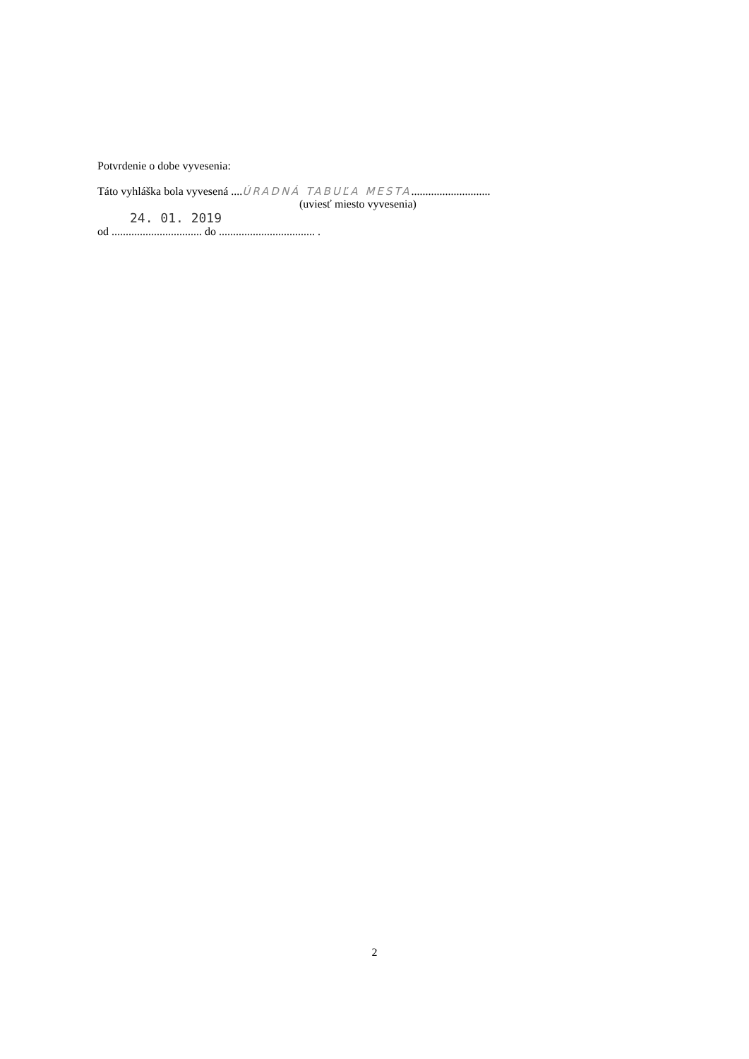Potvrdenie o dobe vyvesenia:
Táto vyhláška bola vyvesená ....ÚRADNÁ TABUĽA MESTA............................
(uviesť miesto vyvesenia)
24. 01. 2019
od ................................ do .................................. .
2